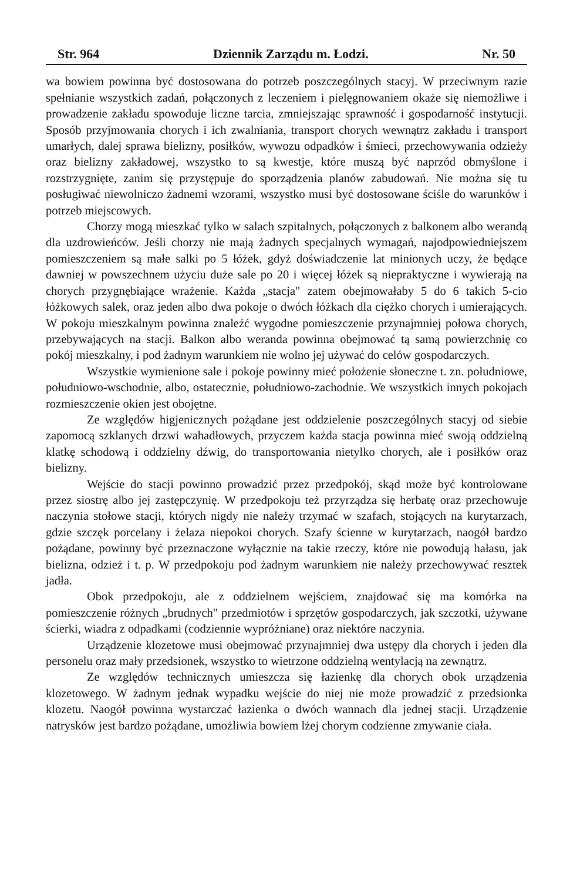Str. 964 Dziennik Zarządu m. Łodzi. Nr. 50
wa bowiem powinna być dostosowana do potrzeb poszczególnych stacyj. W przeciwnym razie spełnianie wszystkich zadań, połączonych z leczeniem i pielęgnowaniem okaże się niemożliwe i prowadzenie zakładu spowoduje liczne tarcia, zmniejszając sprawność i gospodarność instytucji. Sposób przyjmowania chorych i ich zwalniania, transport chorych wewnątrz zakładu i transport umarłych, dalej sprawa bielizny, posiłków, wywozu odpadków i śmieci, przechowywania odzieży oraz bielizny zakładowej, wszystko to są kwestje, które muszą być naprzód obmyślone i rozstrzygnięte, zanim się przystępuje do sporządzenia planów zabudowań. Nie można się tu posługiwać niewolniczo żadnemi wzorami, wszystko musi być dostosowane ściśle do warunków i potrzeb miejscowych.
Chorzy mogą mieszkać tylko w salach szpitalnych, połączonych z balkonem albo werandą dla uzdrowieńców. Jeśli chorzy nie mają żadnych specjalnych wymagań, najodpowiedniejszem pomieszczeniem są małe salki po 5 łóżek, gdyż doświadczenie lat minionych uczy, że będące dawniej w powszechnem użyciu duże sale po 20 i więcej łóżek są niepraktyczne i wywierają na chorych przygnębiające wrażenie. Każda „stacja" zatem obejmowałaby 5 do 6 takich 5-cio łóżkowych salek, oraz jeden albo dwa pokoje o dwóch łóżkach dla ciężko chorych i umierających. W pokoju mieszkalnym powinna znaleźć wygodne pomieszczenie przynajmniej połowa chorych, przebywających na stacji. Balkon albo weranda powinna obejmować tą samą powierzchnię co pokój mieszkalny, i pod żadnym warunkiem nie wolno jej używać do celów gospodarczych.
Wszystkie wymienione sale i pokoje powinny mieć położenie słoneczne t. zn. południowe, południowo-wschodnie, albo, ostatecznie, południowo-zachodnie. We wszystkich innych pokojach rozmieszczenie okien jest obojętne.
Ze względów higjenicznych pożądane jest oddzielenie poszczególnych stacyj od siebie zapomocą szklanych drzwi wahadłowych, przyczem każda stacja powinna mieć swoją oddzielną klatkę schodową i oddzielny dźwig, do transportowania nietylko chorych, ale i posiłków oraz bielizny.
Wejście do stacji powinno prowadzić przez przedpokój, skąd może być kontrolowane przez siostrę albo jej zastępczynię. W przedpokoju też przyrządza się herbatę oraz przechowuje naczynia stołowe stacji, których nigdy nie należy trzymać w szafach, stojących na kurytarzach, gdzie szczęk porcelany i żelaza niepokoi chorych. Szafy ścienne w kurytarzach, naogół bardzo pożądane, powinny być przeznaczone wyłącznie na takie rzeczy, które nie powodują hałasu, jak bielizna, odzież i t. p. W przedpokoju pod żadnym warunkiem nie należy przechowywać resztek jadła.
Obok przedpokoju, ale z oddzielnem wejściem, znajdować się ma komórka na pomieszczenie różnych „brudnych" przedmiotów i sprzętów gospodarczych, jak szczotki, używane ścierki, wiadra z odpadkami (codziennie wypróżniane) oraz niektóre naczynia.
Urządzenie klozetowe musi obejmować przynajmniej dwa ustępy dla chorych i jeden dla personelu oraz mały przedsionek, wszystko to wietrzone oddzielną wentylacją na zewnątrz.
Ze względów technicznych umieszcza się łazienkę dla chorych obok urządzenia klozetowego. W żadnym jednak wypadku wejście do niej nie może prowadzić z przedsionka klozetu. Naogół powinna wystarczać łazienka o dwóch wannach dla jednej stacji. Urządzenie natrysków jest bardzo pożądane, umożliwia bowiem lżej chorym codzienne zmywanie ciała.